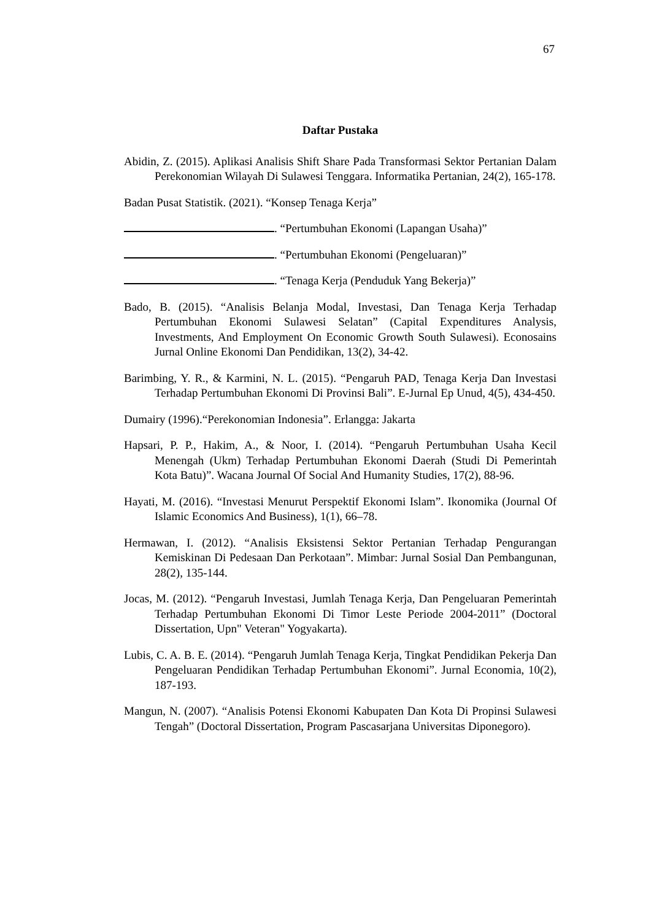67
Daftar Pustaka
Abidin, Z. (2015). Aplikasi Analisis Shift Share Pada Transformasi Sektor Pertanian Dalam Perekonomian Wilayah Di Sulawesi Tenggara. Informatika Pertanian, 24(2), 165-178.
Badan Pusat Statistik. (2021). “Konsep Tenaga Kerja”
. “Pertumbuhan Ekonomi (Lapangan Usaha)”
. “Pertumbuhan Ekonomi (Pengeluaran)”
. “Tenaga Kerja (Penduduk Yang Bekerja)”
Bado, B. (2015). “Analisis Belanja Modal, Investasi, Dan Tenaga Kerja Terhadap Pertumbuhan Ekonomi Sulawesi Selatan” (Capital Expenditures Analysis, Investments, And Employment On Economic Growth South Sulawesi). Econosains Jurnal Online Ekonomi Dan Pendidikan, 13(2), 34-42.
Barimbing, Y. R., & Karmini, N. L. (2015). “Pengaruh PAD, Tenaga Kerja Dan Investasi Terhadap Pertumbuhan Ekonomi Di Provinsi Bali”. E-Jurnal Ep Unud, 4(5), 434-450.
Dumairy (1996).“Perekonomian Indonesia”. Erlangga: Jakarta
Hapsari, P. P., Hakim, A., & Noor, I. (2014). “Pengaruh Pertumbuhan Usaha Kecil Menengah (Ukm) Terhadap Pertumbuhan Ekonomi Daerah (Studi Di Pemerintah Kota Batu)”. Wacana Journal Of Social And Humanity Studies, 17(2), 88-96.
Hayati, M. (2016). “Investasi Menurut Perspektif Ekonomi Islam”. Ikonomika (Journal Of Islamic Economics And Business), 1(1), 66–78.
Hermawan, I. (2012). “Analisis Eksistensi Sektor Pertanian Terhadap Pengurangan Kemiskinan Di Pedesaan Dan Perkotaan”. Mimbar: Jurnal Sosial Dan Pembangunan, 28(2), 135-144.
Jocas, M. (2012). “Pengaruh Investasi, Jumlah Tenaga Kerja, Dan Pengeluaran Pemerintah Terhadap Pertumbuhan Ekonomi Di Timor Leste Periode 2004-2011” (Doctoral Dissertation, Upn" Veteran" Yogyakarta).
Lubis, C. A. B. E. (2014). “Pengaruh Jumlah Tenaga Kerja, Tingkat Pendidikan Pekerja Dan Pengeluaran Pendidikan Terhadap Pertumbuhan Ekonomi”. Jurnal Economia, 10(2), 187-193.
Mangun, N. (2007). “Analisis Potensi Ekonomi Kabupaten Dan Kota Di Propinsi Sulawesi Tengah” (Doctoral Dissertation, Program Pascasarjana Universitas Diponegoro).